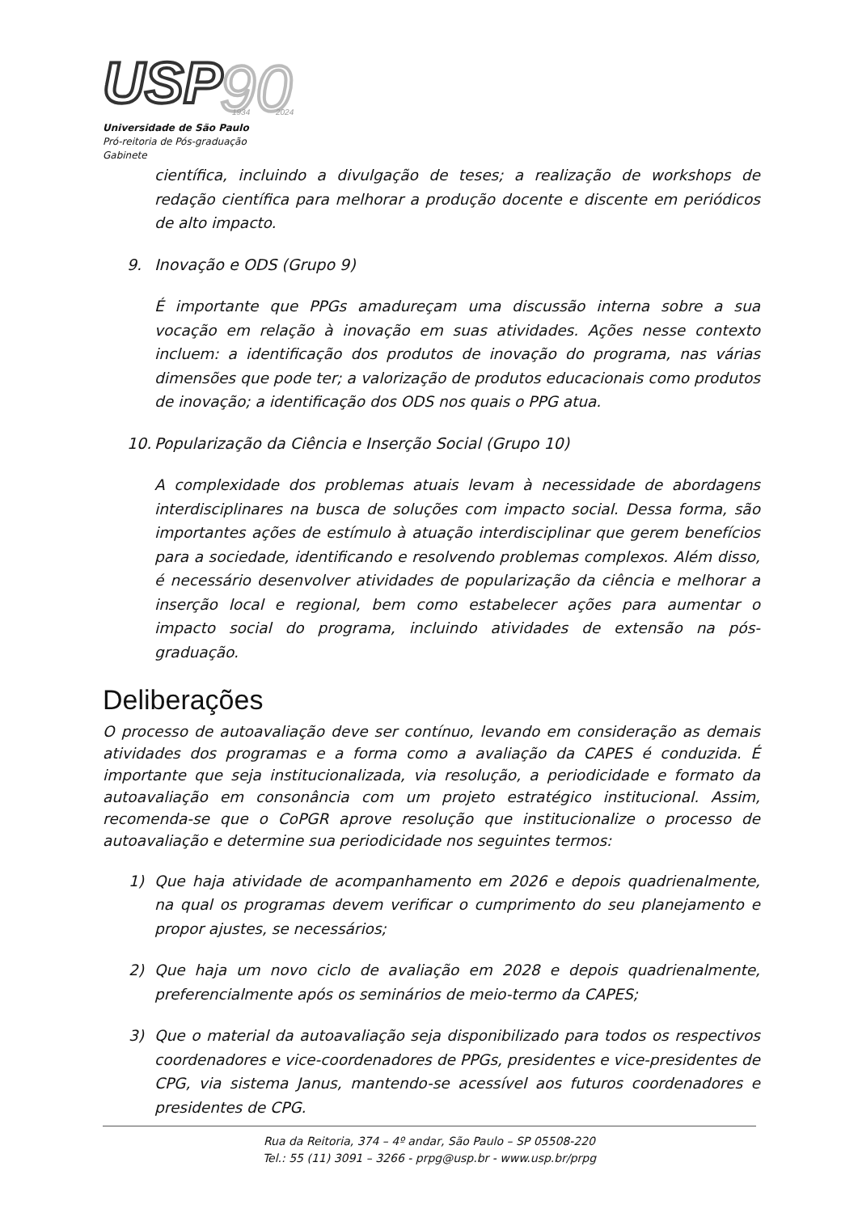USP
90
1934
2024
Universidade de São Paulo
Pró-reitoria de Pós-graduação
Gabinete
científica, incluindo a divulgação de teses; a realização de workshops de redação científica para melhorar a produção docente e discente em periódicos de alto impacto.
9. Inovação e ODS (Grupo 9)
É importante que PPGs amadureçam uma discussão interna sobre a sua vocação em relação à inovação em suas atividades. Ações nesse contexto incluem: a identificação dos produtos de inovação do programa, nas várias dimensões que pode ter; a valorização de produtos educacionais como produtos de inovação; a identificação dos ODS nos quais o PPG atua.
10. Popularização da Ciência e Inserção Social (Grupo 10)
A complexidade dos problemas atuais levam à necessidade de abordagens interdisciplinares na busca de soluções com impacto social. Dessa forma, são importantes ações de estímulo à atuação interdisciplinar que gerem benefícios para a sociedade, identificando e resolvendo problemas complexos. Além disso, é necessário desenvolver atividades de popularização da ciência e melhorar a inserção local e regional, bem como estabelecer ações para aumentar o impacto social do programa, incluindo atividades de extensão na pós-graduação.
Deliberações
O processo de autoavaliação deve ser contínuo, levando em consideração as demais atividades dos programas e a forma como a avaliação da CAPES é conduzida. É importante que seja institucionalizada, via resolução, a periodicidade e formato da autoavaliação em consonância com um projeto estratégico institucional. Assim, recomenda-se que o CoPGR aprove resolução que institucionalize o processo de autoavaliação e determine sua periodicidade nos seguintes termos:
1) Que haja atividade de acompanhamento em 2026 e depois quadrienalmente, na qual os programas devem verificar o cumprimento do seu planejamento e propor ajustes, se necessários;
2) Que haja um novo ciclo de avaliação em 2028 e depois quadrienalmente, preferencialmente após os seminários de meio-termo da CAPES;
3) Que o material da autoavaliação seja disponibilizado para todos os respectivos coordenadores e vice-coordenadores de PPGs, presidentes e vice-presidentes de CPG, via sistema Janus, mantendo-se acessível aos futuros coordenadores e presidentes de CPG.
Rua da Reitoria, 374 – 4º andar, São Paulo – SP 05508-220
Tel.: 55 (11) 3091 – 3266 - prpg@usp.br - www.usp.br/prpg